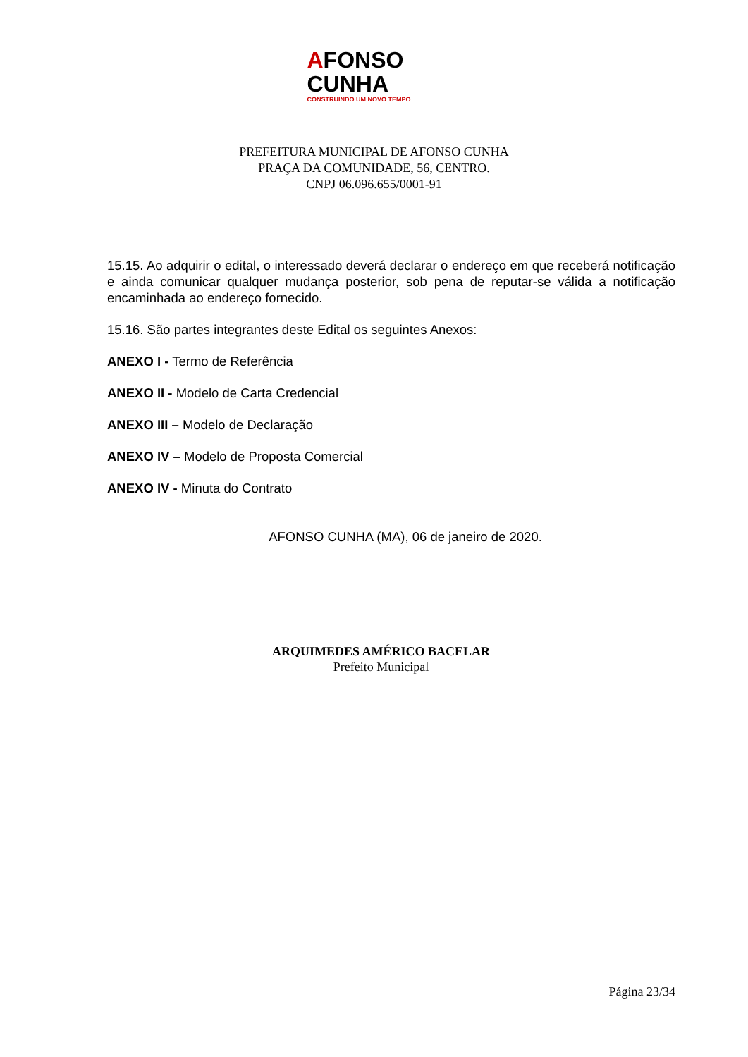AFONSO
CUNHA
CONSTRUINDO UM NOVO TEMPO
PREFEITURA MUNICIPAL DE AFONSO CUNHA
PRAÇA DA COMUNIDADE, 56, CENTRO.
CNPJ 06.096.655/0001-91
15.15. Ao adquirir o edital, o interessado deverá declarar o endereço em que receberá notificação e ainda comunicar qualquer mudança posterior, sob pena de reputar-se válida a notificação encaminhada ao endereço fornecido.
15.16. São partes integrantes deste Edital os seguintes Anexos:
ANEXO I - Termo de Referência
ANEXO II - Modelo de Carta Credencial
ANEXO III – Modelo de Declaração
ANEXO IV – Modelo de Proposta Comercial
ANEXO IV - Minuta do Contrato
AFONSO CUNHA (MA), 06 de janeiro de 2020.
ARQUIMEDES AMÉRICO BACELAR
Prefeito Municipal
Página 23/34